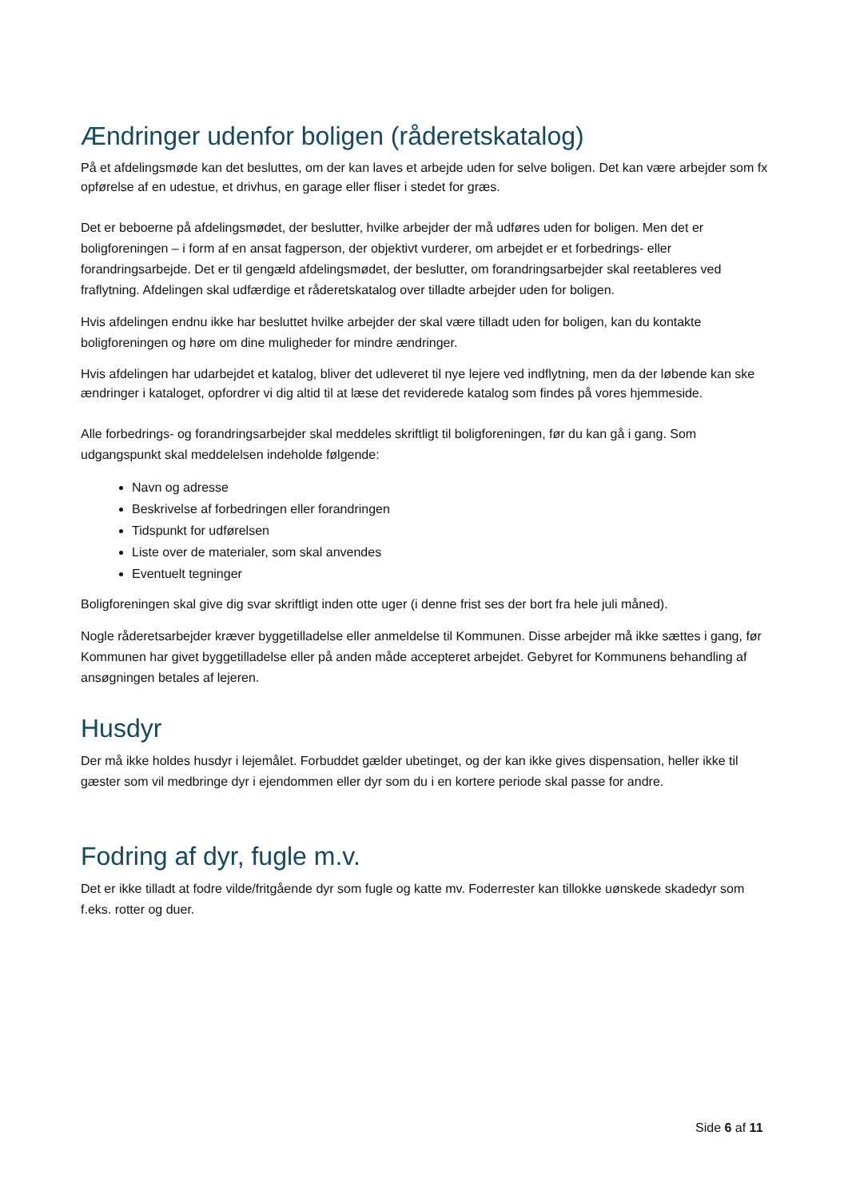Ændringer udenfor boligen (råderetskatalog)
På et afdelingsmøde kan det besluttes, om der kan laves et arbejde uden for selve boligen. Det kan være arbejder som fx opførelse af en udestue, et drivhus, en garage eller fliser i stedet for græs.
Det er beboerne på afdelingsmødet, der beslutter, hvilke arbejder der må udføres uden for boligen. Men det er boligforeningen – i form af en ansat fagperson, der objektivt vurderer, om arbejdet er et forbedrings- eller forandringsarbejde. Det er til gengæld afdelingsmødet, der beslutter, om forandringsarbejder skal reetableres ved fraflytning. Afdelingen skal udfærdige et råderetskatalog over tilladte arbejder uden for boligen.
Hvis afdelingen endnu ikke har besluttet hvilke arbejder der skal være tilladt uden for boligen, kan du kontakte boligforeningen og høre om dine muligheder for mindre ændringer.
Hvis afdelingen har udarbejdet et katalog, bliver det udleveret til nye lejere ved indflytning, men da der løbende kan ske ændringer i kataloget, opfordrer vi dig altid til at læse det reviderede katalog som findes på vores hjemmeside.
Alle forbedrings- og forandringsarbejder skal meddeles skriftligt til boligforeningen, før du kan gå i gang. Som udgangspunkt skal meddelelsen indeholde følgende:
Navn og adresse
Beskrivelse af forbedringen eller forandringen
Tidspunkt for udførelsen
Liste over de materialer, som skal anvendes
Eventuelt tegninger
Boligforeningen skal give dig svar skriftligt inden otte uger (i denne frist ses der bort fra hele juli måned).
Nogle råderetsarbejder kræver byggetilladelse eller anmeldelse til Kommunen. Disse arbejder må ikke sættes i gang, før Kommunen har givet byggetilladelse eller på anden måde accepteret arbejdet. Gebyret for Kommunens behandling af ansøgningen betales af lejeren.
Husdyr
Der må ikke holdes husdyr i lejemålet. Forbuddet gælder ubetinget, og der kan ikke gives dispensation, heller ikke til gæster som vil medbringe dyr i ejendommen eller dyr som du i en kortere periode skal passe for andre.
Fodring af dyr, fugle m.v.
Det er ikke tilladt at fodre vilde/fritgående dyr som fugle og katte mv. Foderrester kan tillokke uønskede skadedyr som f.eks. rotter og duer.
Side 6 af 11